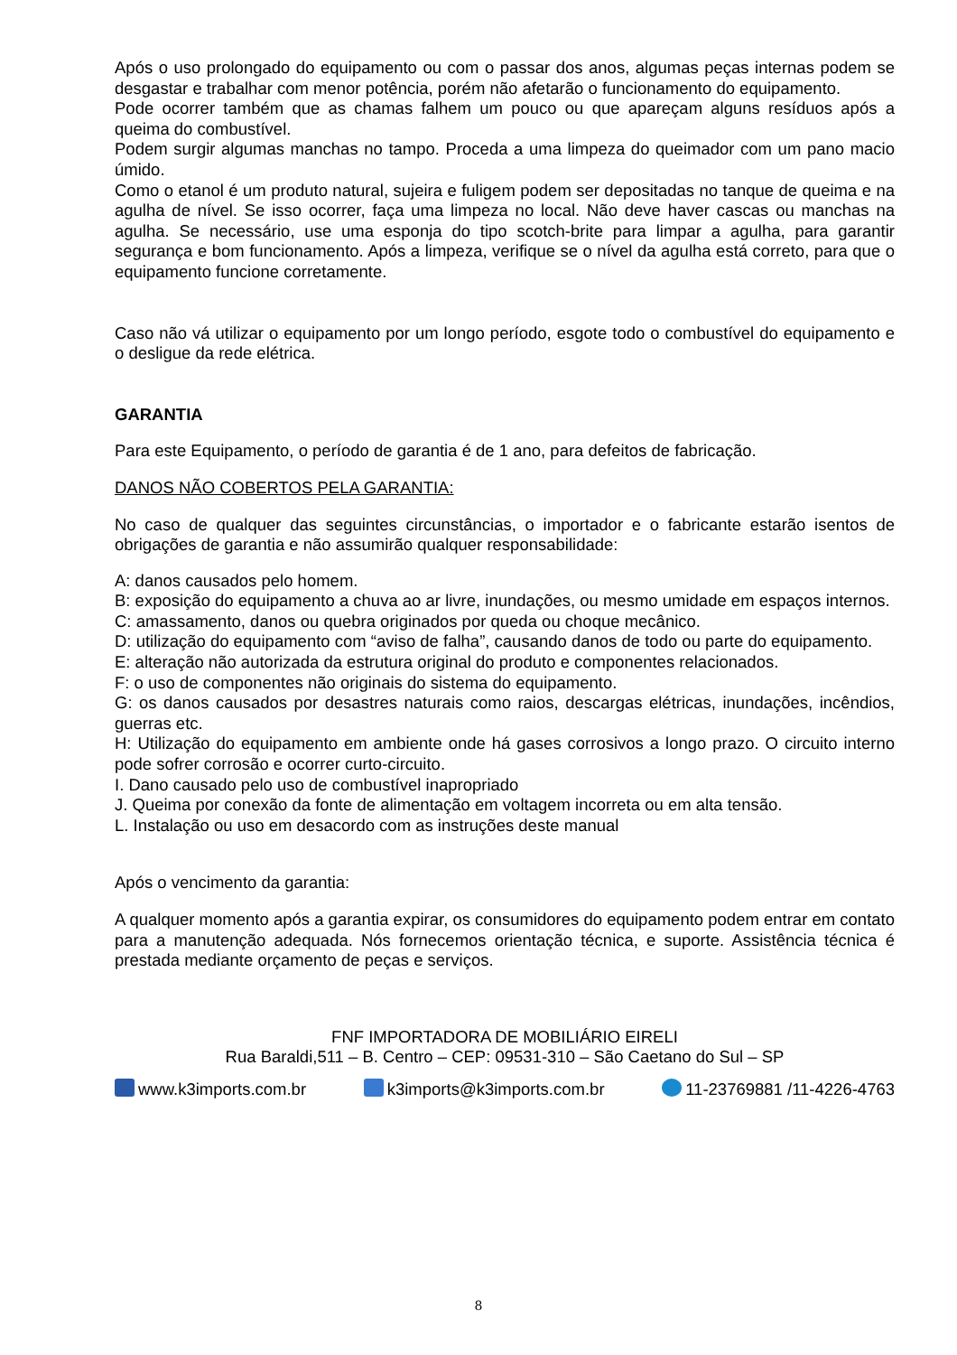Após o uso prolongado do equipamento ou com o passar dos anos, algumas peças internas podem se desgastar e trabalhar com menor potência, porém não afetarão o funcionamento do equipamento.
Pode ocorrer também que as chamas falhem um pouco ou que apareçam alguns resíduos após a queima do combustível.
Podem surgir algumas manchas no tampo. Proceda a uma limpeza do queimador com um pano macio úmido.
Como o etanol é um produto natural, sujeira e fuligem podem ser depositadas no tanque de queima e na agulha de nível. Se isso ocorrer, faça uma limpeza no local. Não deve haver cascas ou manchas na agulha. Se necessário, use uma esponja do tipo scotch-brite para limpar a agulha, para garantir segurança e bom funcionamento. Após a limpeza, verifique se o nível da agulha está correto, para que o equipamento funcione corretamente.
Caso não vá utilizar o equipamento por um longo período, esgote todo o combustível do equipamento e o desligue da rede elétrica.
GARANTIA
Para este Equipamento, o período de garantia é de 1 ano, para defeitos de fabricação.
DANOS NÃO COBERTOS PELA GARANTIA:
No caso de qualquer das seguintes circunstâncias, o importador e o fabricante estarão isentos de obrigações de garantia e não assumirão qualquer responsabilidade:
A: danos causados pelo homem.
B: exposição do equipamento a chuva ao ar livre, inundações, ou mesmo umidade em espaços internos.
C: amassamento, danos ou quebra originados por queda ou choque mecânico.
D: utilização do equipamento com “aviso de falha”, causando danos de todo ou parte do equipamento.
E: alteração não autorizada da estrutura original do produto e componentes relacionados.
F: o uso de componentes não originais do sistema do equipamento.
G: os danos causados por desastres naturais como raios, descargas elétricas, inundações, incêndios, guerras etc.
H: Utilização do equipamento em ambiente onde há gases corrosivos a longo prazo. O circuito interno pode sofrer corrosão e ocorrer curto-circuito.
I. Dano causado pelo uso de combustível inapropriado
J. Queima por conexão da fonte de alimentação em voltagem incorreta ou em alta tensão.
L. Instalação ou uso em desacordo com as instruções deste manual
Após o vencimento da garantia:
A qualquer momento após a garantia expirar, os consumidores do equipamento podem entrar em contato para a manutenção adequada. Nós fornecemos orientação técnica, e suporte. Assistência técnica é prestada mediante orçamento de peças e serviços.
FNF IMPORTADORA DE MOBILIÁRIO EIRELI
Rua Baraldi,511 – B. Centro – CEP: 09531-310 – São Caetano do Sul – SP
www.k3imports.com.br k3imports@k3imports.com.br 11-23769881 /11-4226-4763
8